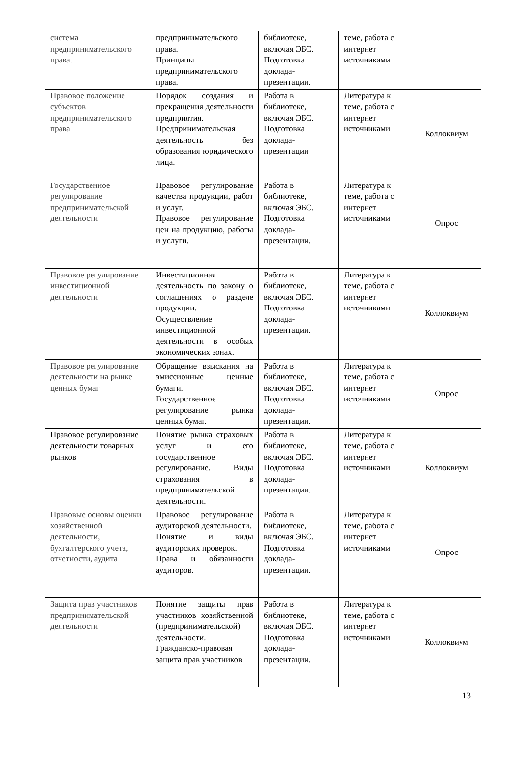| система предпринимательского права. | предпринимательского права. Принципы предпринимательского права. | библиотеке, включая ЭБС. Подготовка доклада-презентации. | теме, работа с интернет источниками | |
| Правовое положение субъектов предпринимательского права | Порядок создания и прекращения деятельности предприятия. Предпринимательская деятельность без образования юридического лица. | Работа в библиотеке, включая ЭБС. Подготовка доклада-презентации | Литература к теме, работа с интернет источниками | Коллоквиум |
| Государственное регулирование предпринимательской деятельности | Правовое регулирование качества продукции, работ и услуг. Правовое регулирование цен на продукцию, работы и услуги. | Работа в библиотеке, включая ЭБС. Подготовка доклада-презентации. | Литература к теме, работа с интернет источниками | Опрос |
| Правовое регулирование инвестиционной деятельности | Инвестиционная деятельность по закону о соглашениях о разделе продукции. Осуществление инвестиционной деятельности в особых экономических зонах. | Работа в библиотеке, включая ЭБС. Подготовка доклада-презентации. | Литература к теме, работа с интернет источниками | Коллоквиум |
| Правовое регулирование деятельности на рынке ценных бумаг | Обращение взыскания на эмиссионные ценные бумаги. Государственное регулирование рынка ценных бумаг. | Работа в библиотеке, включая ЭБС. Подготовка доклада-презентации. | Литература к теме, работа с интернет источниками | Опрос |
| Правовое регулирование деятельности товарных рынков | Понятие рынка страховых услуг и его государственное регулирование. Виды страхования в предпринимательской деятельности. | Работа в библиотеке, включая ЭБС. Подготовка доклада-презентации. | Литература к теме, работа с интернет источниками | Коллоквиум |
| Правовые основы оценки хозяйственной деятельности, бухгалтерского учета, отчетности, аудита | Правовое регулирование аудиторской деятельности. Понятие и виды аудиторских проверок. Права и обязанности аудиторов. | Работа в библиотеке, включая ЭБС. Подготовка доклада-презентации. | Литература к теме, работа с интернет источниками | Опрос |
| Защита прав участников предпринимательской деятельности | Понятие защиты прав участников хозяйственной (предпринимательской) деятельности. Гражданско-правовая защита прав участников | Работа в библиотеке, включая ЭБС. Подготовка доклада-презентации. | Литература к теме, работа с интернет источниками | Коллоквиум |
13